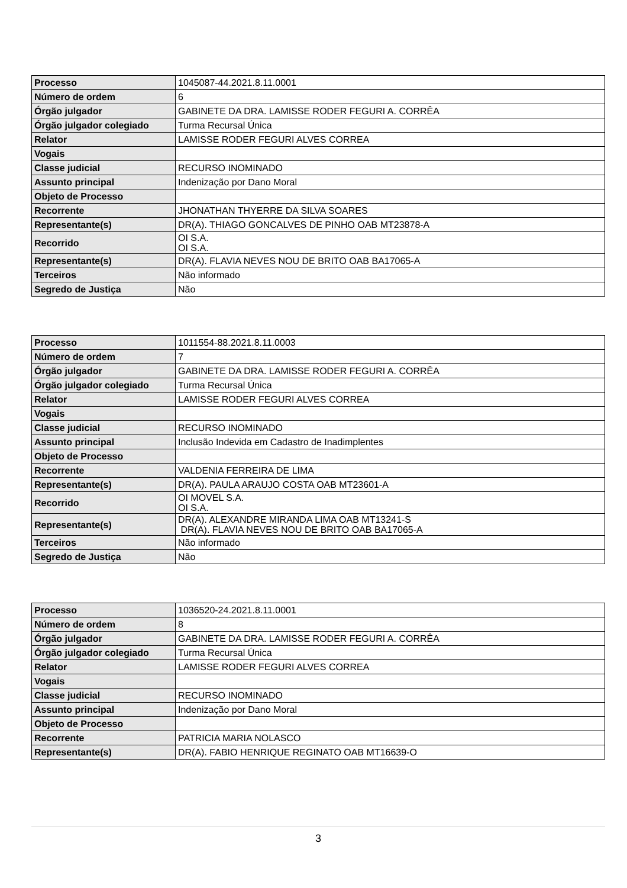| Processo | 1045087-44.2021.8.11.0001 |
| Número de ordem | 6 |
| Órgão julgador | GABINETE DA DRA. LAMISSE RODER FEGURI A. CORRÊA |
| Órgão julgador colegiado | Turma Recursal Única |
| Relator | LAMISSE RODER FEGURI ALVES CORREA |
| Vogais | |
| Classe judicial | RECURSO INOMINADO |
| Assunto principal | Indenização por Dano Moral |
| Objeto de Processo | |
| Recorrente | JHONATHAN THYERRE DA SILVA SOARES |
| Representante(s) | DR(A). THIAGO GONCALVES DE PINHO OAB MT23878-A |
| Recorrido | OI S.A. OI S.A. |
| Representante(s) | DR(A). FLAVIA NEVES NOU DE BRITO OAB BA17065-A |
| Terceiros | Não informado |
| Segredo de Justiça | Não |
| Processo | 1011554-88.2021.8.11.0003 |
| Número de ordem | 7 |
| Órgão julgador | GABINETE DA DRA. LAMISSE RODER FEGURI A. CORRÊA |
| Órgão julgador colegiado | Turma Recursal Única |
| Relator | LAMISSE RODER FEGURI ALVES CORREA |
| Vogais | |
| Classe judicial | RECURSO INOMINADO |
| Assunto principal | Inclusão Indevida em Cadastro de Inadimplentes |
| Objeto de Processo | |
| Recorrente | VALDENIA FERREIRA DE LIMA |
| Representante(s) | DR(A). PAULA ARAUJO COSTA OAB MT23601-A |
| Recorrido | OI MOVEL S.A. OI S.A. |
| Representante(s) | DR(A). ALEXANDRE MIRANDA LIMA OAB MT13241-S DR(A). FLAVIA NEVES NOU DE BRITO OAB BA17065-A |
| Terceiros | Não informado |
| Segredo de Justiça | Não |
| Processo | 1036520-24.2021.8.11.0001 |
| Número de ordem | 8 |
| Órgão julgador | GABINETE DA DRA. LAMISSE RODER FEGURI A. CORRÊA |
| Órgão julgador colegiado | Turma Recursal Única |
| Relator | LAMISSE RODER FEGURI ALVES CORREA |
| Vogais | |
| Classe judicial | RECURSO INOMINADO |
| Assunto principal | Indenização por Dano Moral |
| Objeto de Processo | |
| Recorrente | PATRICIA MARIA NOLASCO |
| Representante(s) | DR(A). FABIO HENRIQUE REGINATO OAB MT16639-O |
3